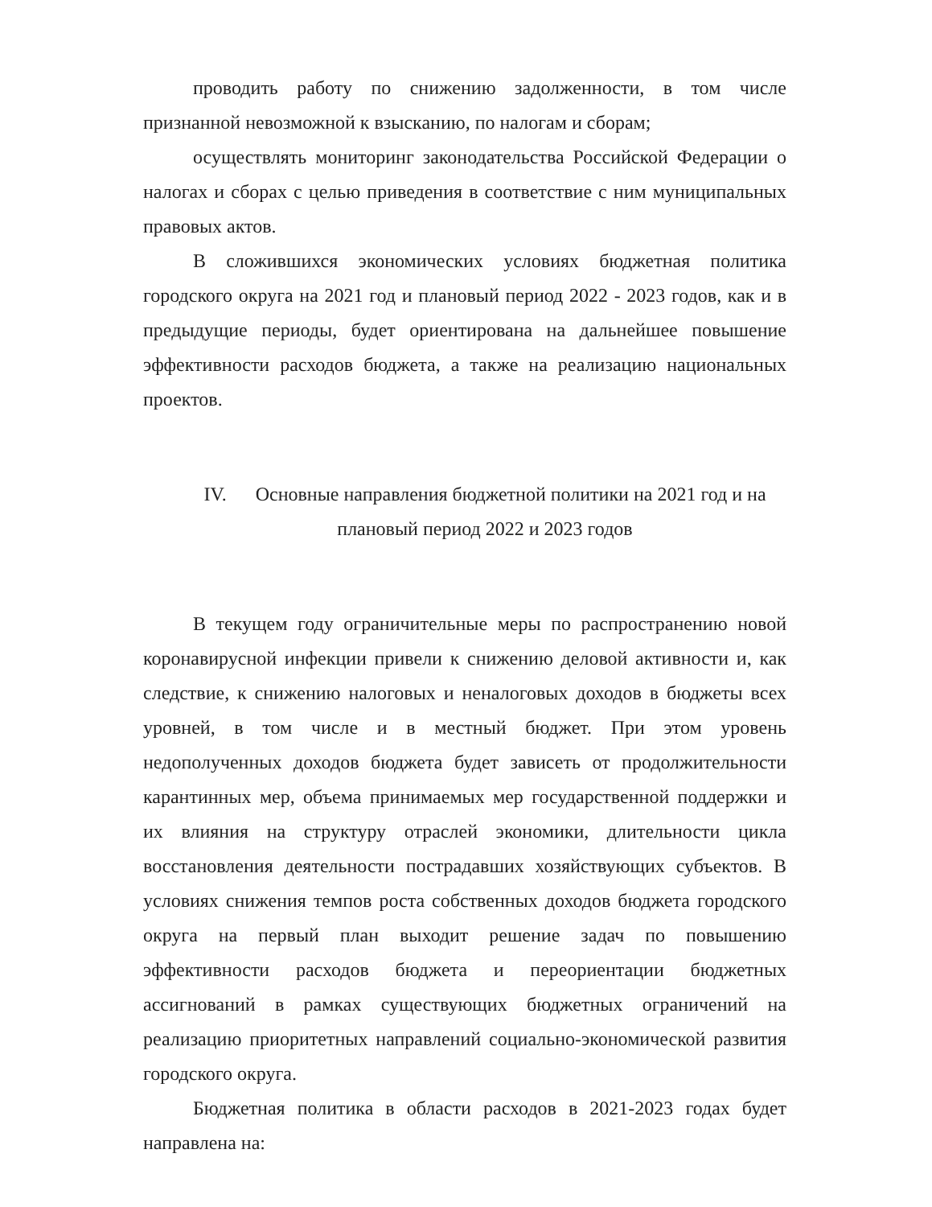проводить работу по снижению задолженности, в том числе признанной невозможной к взысканию, по налогам и сборам;
осуществлять мониторинг законодательства Российской Федерации о налогах и сборах с целью приведения в соответствие с ним муниципальных правовых актов.
В сложившихся экономических условиях бюджетная политика городского округа на 2021 год и плановый период 2022 - 2023 годов, как и в предыдущие периоды, будет ориентирована на дальнейшее повышение эффективности расходов бюджета, а также на реализацию национальных проектов.
IV. Основные направления бюджетной политики на 2021 год и на плановый период 2022 и 2023 годов
В текущем году ограничительные меры по распространению новой коронавирусной инфекции привели к снижению деловой активности и, как следствие, к снижению налоговых и неналоговых доходов в бюджеты всех уровней, в том числе и в местный бюджет. При этом уровень недополученных доходов бюджета будет зависеть от продолжительности карантинных мер, объема принимаемых мер государственной поддержки и их влияния на структуру отраслей экономики, длительности цикла восстановления деятельности пострадавших хозяйствующих субъектов. В условиях снижения темпов роста собственных доходов бюджета городского округа на первый план выходит решение задач по повышению эффективности расходов бюджета и переориентации бюджетных ассигнований в рамках существующих бюджетных ограничений на реализацию приоритетных направлений социально-экономической развития городского округа.
Бюджетная политика в области расходов в 2021-2023 годах будет направлена на: